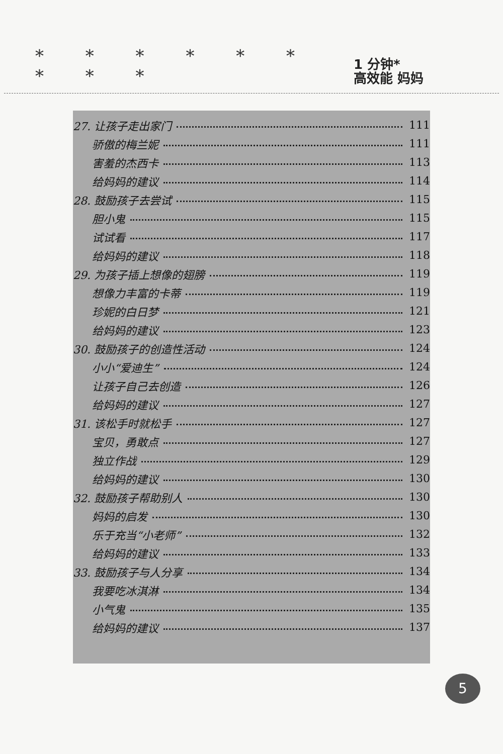* * * * * * * * *
1 分钟*
高效能 妈妈
27. 让孩子走出家门 111
骄傲的梅兰妮 111
害羞的杰西卡 113
给妈妈的建议 114
28. 鼓励孩子去尝试 115
胆小鬼 115
试试看 117
给妈妈的建议 118
29. 为孩子插上想像的翅膀 119
想像力丰富的卡蒂 119
珍妮的白日梦 121
给妈妈的建议 123
30. 鼓励孩子的创造性活动 124
小小“爱迪生” 124
让孩子自己去创造 126
给妈妈的建议 127
31. 该松手时就松手 127
宝贝，勇敢点 127
独立作战 129
给妈妈的建议 130
32. 鼓励孩子帮助别人 130
妈妈的启发 130
乐于充当“小老师” 132
给妈妈的建议 133
33. 鼓励孩子与人分享 134
我要吃冰淇淋 134
小气鬼 135
给妈妈的建议 137
5